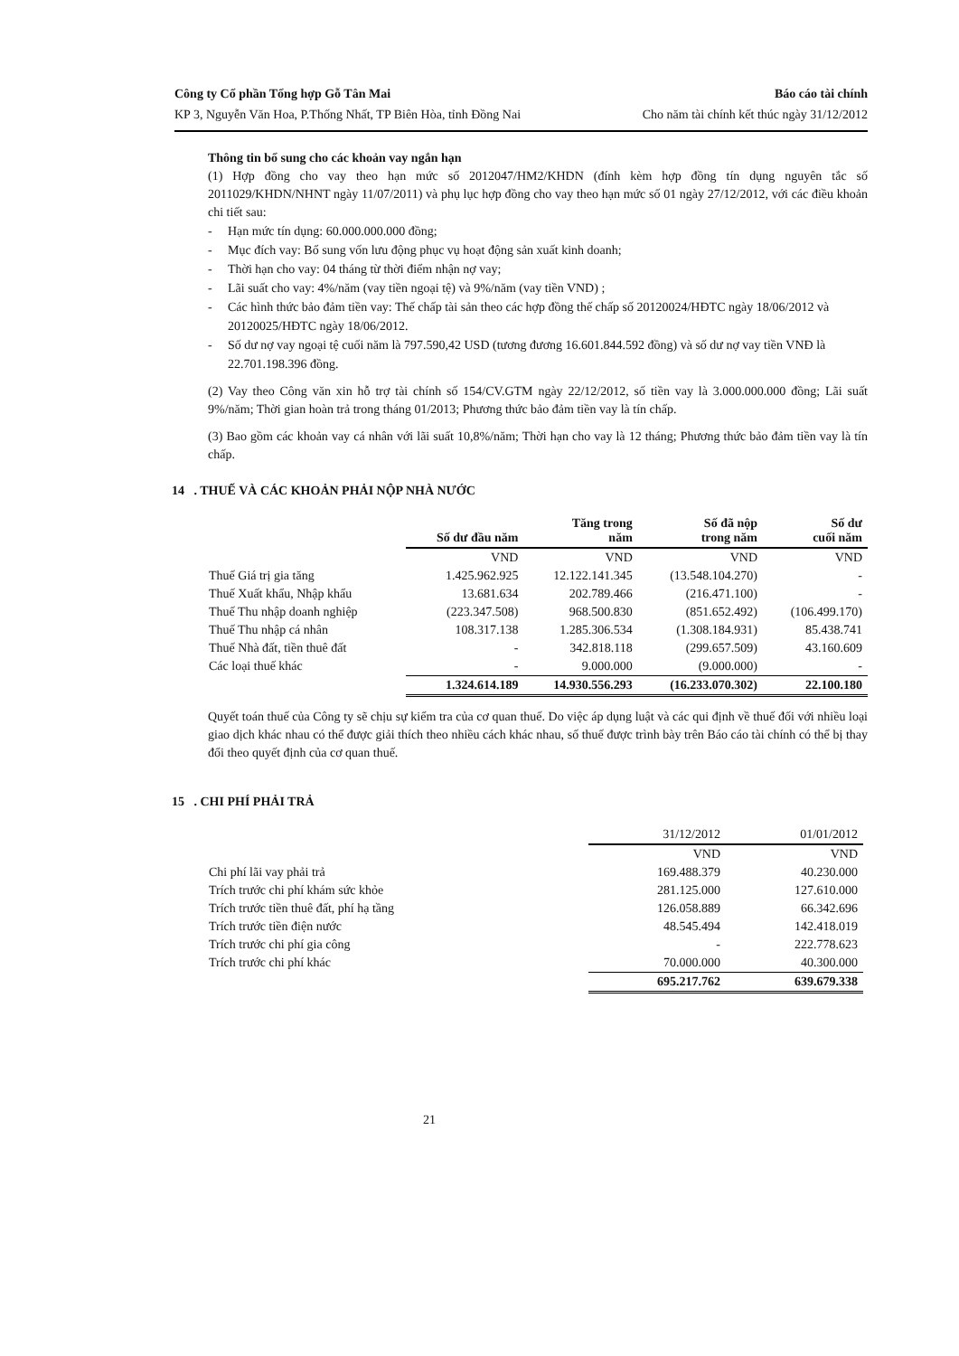Công ty Cổ phần Tổng hợp Gỗ Tân Mai Báo cáo tài chính
KP 3, Nguyễn Văn Hoa, P.Thống Nhất, TP Biên Hòa, tỉnh Đồng Nai Cho năm tài chính kết thúc ngày 31/12/2012
Thông tin bổ sung cho các khoản vay ngắn hạn
(1) Hợp đồng cho vay theo hạn mức số 2012047/HM2/KHDN (đính kèm hợp đồng tín dụng nguyên tắc số 2011029/KHDN/NHNT ngày 11/07/2011) và phụ lục hợp đồng cho vay theo hạn mức số 01 ngày 27/12/2012, với các điều khoản chi tiết sau:
- Hạn mức tín dụng: 60.000.000.000 đồng;
- Mục đích vay: Bổ sung vốn lưu động phục vụ hoạt động sản xuất kinh doanh;
- Thời hạn cho vay: 04 tháng từ thời điểm nhận nợ vay;
- Lãi suất cho vay: 4%/năm (vay tiền ngoại tệ) và 9%/năm (vay tiền VND) ;
- Các hình thức bảo đảm tiền vay: Thế chấp tài sản theo các hợp đồng thế chấp số 20120024/HĐTC ngày 18/06/2012 và 20120025/HĐTC ngày 18/06/2012.
- Số dư nợ vay ngoại tệ cuối năm là 797.590,42 USD (tương đương 16.601.844.592 đồng) và số dư nợ vay tiền VNĐ là 22.701.198.396 đồng.
(2) Vay theo Công văn xin hỗ trợ tài chính số 154/CV.GTM ngày 22/12/2012, số tiền vay là 3.000.000.000 đồng; Lãi suất 9%/năm; Thời gian hoàn trả trong tháng 01/2013; Phương thức bảo đảm tiền vay là tín chấp.
(3) Bao gồm các khoản vay cá nhân với lãi suất 10,8%/năm; Thời hạn cho vay là 12 tháng; Phương thức bảo đảm tiền vay là tín chấp.
14 . THUẾ VÀ CÁC KHOẢN PHẢI NỘP NHÀ NƯỚC
| | Số dư đầu năm | Tăng trong năm | Số đã nộp trong năm | Số dư cuối năm |
| | VND | VND | VND | VND |
| Thuế Giá trị gia tăng | 1.425.962.925 | 12.122.141.345 | (13.548.104.270) | - |
| Thuế Xuất khẩu, Nhập khẩu | 13.681.634 | 202.789.466 | (216.471.100) | - |
| Thuế Thu nhập doanh nghiệp | (223.347.508) | 968.500.830 | (851.652.492) | (106.499.170) |
| Thuế Thu nhập cá nhân | 108.317.138 | 1.285.306.534 | (1.308.184.931) | 85.438.741 |
| Thuế Nhà đất, tiền thuê đất | - | 342.818.118 | (299.657.509) | 43.160.609 |
| Các loại thuế khác | - | 9.000.000 | (9.000.000) | - |
| | 1.324.614.189 | 14.930.556.293 | (16.233.070.302) | 22.100.180 |
Quyết toán thuế của Công ty sẽ chịu sự kiểm tra của cơ quan thuế. Do việc áp dụng luật và các qui định về thuế đối với nhiều loại giao dịch khác nhau có thể được giải thích theo nhiều cách khác nhau, số thuế được trình bày trên Báo cáo tài chính có thể bị thay đổi theo quyết định của cơ quan thuế.
15 . CHI PHÍ PHẢI TRẢ
| | 31/12/2012 | 01/01/2012 |
| | VND | VND |
| Chi phí lãi vay phải trả | 169.488.379 | 40.230.000 |
| Trích trước chi phí khám sức khỏe | 281.125.000 | 127.610.000 |
| Trích trước tiền thuê đất, phí hạ tầng | 126.058.889 | 66.342.696 |
| Trích trước tiền điện nước | 48.545.494 | 142.418.019 |
| Trích trước chi phí gia công | - | 222.778.623 |
| Trích trước chi phí khác | 70.000.000 | 40.300.000 |
| | 695.217.762 | 639.679.338 |
21